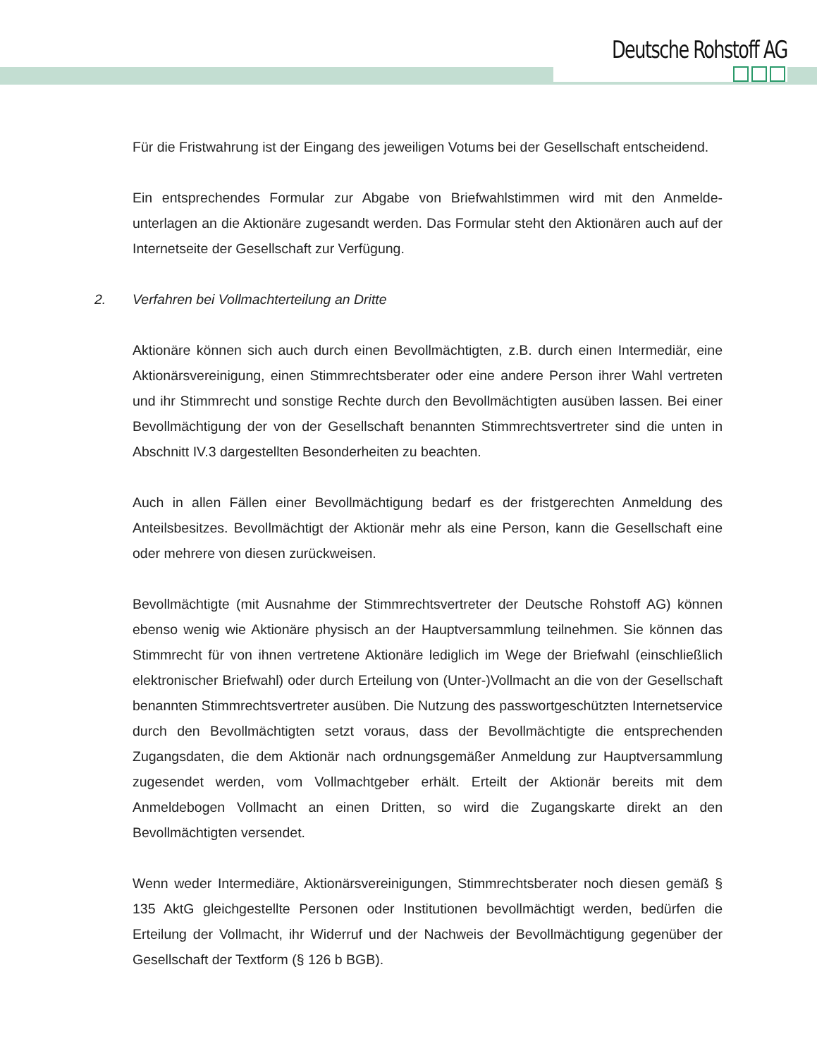Deutsche Rohstoff AG
Für die Fristwahrung ist der Eingang des jeweiligen Votums bei der Gesellschaft entscheidend.
Ein entsprechendes Formular zur Abgabe von Briefwahlstimmen wird mit den Anmelde­unterlagen an die Aktionäre zugesandt werden. Das Formular steht den Aktionären auch auf der Internetseite der Gesellschaft zur Verfügung.
2. Verfahren bei Vollmachterteilung an Dritte
Aktionäre können sich auch durch einen Bevollmächtigten, z.B. durch einen Intermediär, eine Aktionärsvereinigung, einen Stimmrechtsberater oder eine andere Person ihrer Wahl vertreten und ihr Stimmrecht und sonstige Rechte durch den Bevollmächtigten ausüben lassen. Bei einer Bevollmächtigung der von der Gesellschaft benannten Stimmrechts­vertreter sind die unten in Abschnitt IV.3 dargestellten Besonderheiten zu beachten.
Auch in allen Fällen einer Bevollmächtigung bedarf es der fristgerechten Anmeldung des Anteilsbesitzes. Bevollmächtigt der Aktionär mehr als eine Person, kann die Gesellschaft eine oder mehrere von diesen zurückweisen.
Bevollmächtigte (mit Ausnahme der Stimmrechtsvertreter der Deutsche Rohstoff AG) können ebenso wenig wie Aktionäre physisch an der Hauptversammlung teilnehmen. Sie können das Stimmrecht für von ihnen vertretene Aktionäre lediglich im Wege der Briefwahl (einschließlich elektronischer Briefwahl) oder durch Erteilung von (Unter-)Vollmacht an die von der Gesellschaft benannten Stimmrechtsvertreter ausüben. Die Nutzung des passwortgeschützten Internetservice durch den Bevollmächtigten setzt voraus, dass der Bevollmächtigte die entsprechenden Zugangsdaten, die dem Aktionär nach ordnungsgemäßer Anmeldung zur Hauptversammlung zugesendet werden, vom Vollmachtgeber erhält. Erteilt der Aktionär bereits mit dem Anmeldebogen Vollmacht an einen Dritten, so wird die Zugangskarte direkt an den Bevollmächtigten versendet.
Wenn weder Intermediäre, Aktionärsvereinigungen, Stimmrechtsberater noch diesen gemäß § 135 AktG gleichgestellte Personen oder Institutionen bevollmächtigt werden, bedürfen die Erteilung der Vollmacht, ihr Widerruf und der Nachweis der Bevollmächtigung gegenüber der Gesellschaft der Textform (§ 126 b BGB).